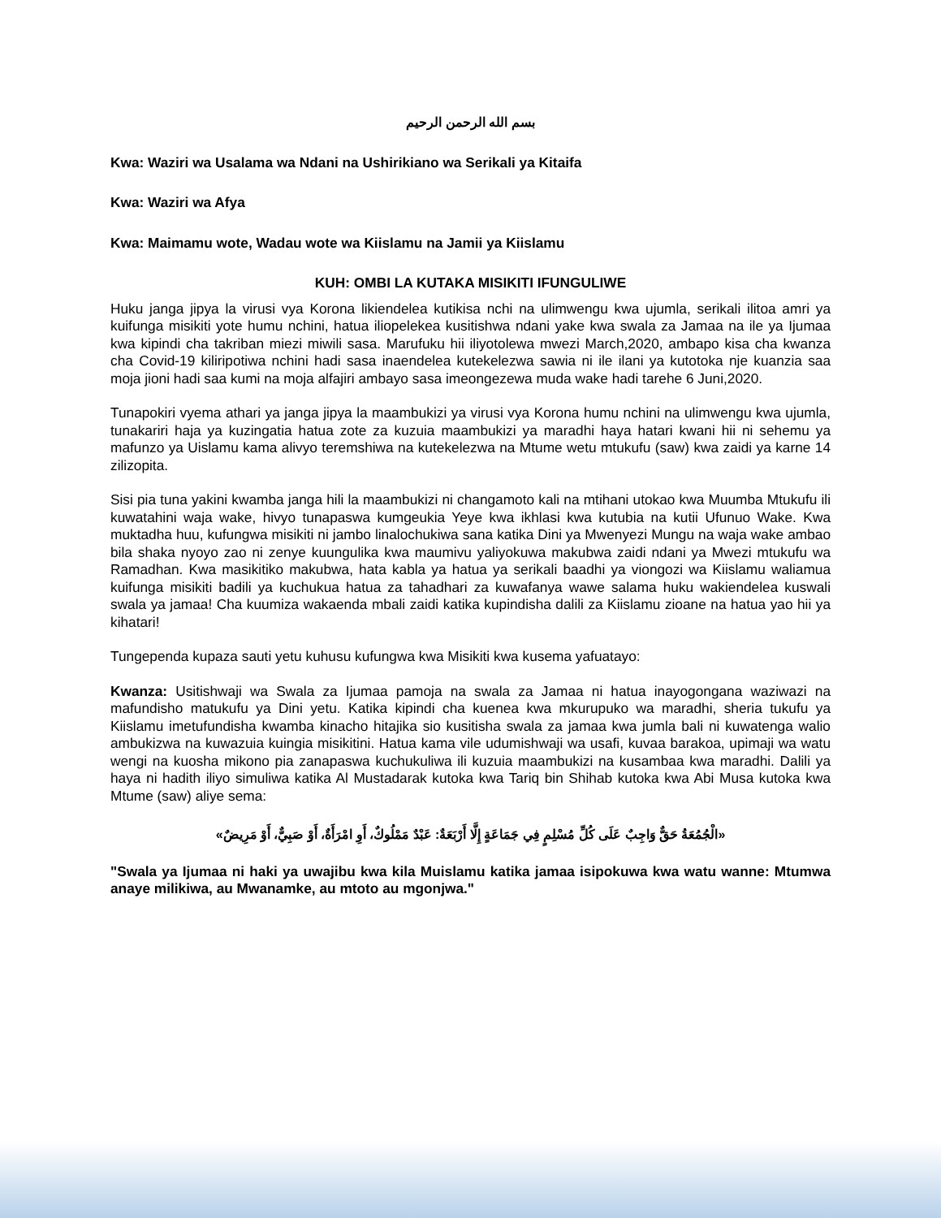بسم الله الرحمن الرحيم
Kwa: Waziri wa Usalama wa Ndani na Ushirikiano wa Serikali ya Kitaifa
Kwa: Waziri wa Afya
Kwa: Maimamu wote, Wadau wote wa Kiislamu na Jamii ya Kiislamu
KUH: OMBI LA KUTAKA MISIKITI IFUNGULIWE
Huku janga jipya la virusi vya Korona likiendelea kutikisa nchi na ulimwengu kwa ujumla, serikali ilitoa amri ya kuifunga misikiti yote humu nchini, hatua iliopelekea kusitishwa ndani yake kwa swala za Jamaa na ile ya Ijumaa kwa kipindi cha takriban miezi miwili sasa. Marufuku hii iliyotolewa mwezi March,2020, ambapo kisa cha kwanza cha Covid-19 kiliripotiwa nchini hadi sasa inaendelea kutekelezwa sawia ni ile ilani ya kutotoka nje kuanzia saa moja jioni hadi saa kumi na moja alfajiri ambayo sasa imeongezewa muda wake hadi tarehe 6 Juni,2020.
Tunapokiri vyema athari ya janga jipya la maambukizi ya virusi vya Korona humu nchini na ulimwengu kwa ujumla, tunakariri haja ya kuzingatia hatua zote za kuzuia maambukizi ya maradhi haya hatari kwani hii ni sehemu ya mafunzo ya Uislamu kama alivyo teremshiwa na kutekelezwa na Mtume wetu mtukufu (saw) kwa zaidi ya karne 14 zilizopita.
Sisi pia tuna yakini kwamba janga hili la maambukizi ni changamoto kali na mtihani utokao kwa Muumba Mtukufu ili kuwatahini waja wake, hivyo tunapaswa kumgeukia Yeye kwa ikhlasi kwa kutubia na kutii Ufunuo Wake. Kwa muktadha huu, kufungwa misikiti ni jambo linalochukiwa sana katika Dini ya Mwenyezi Mungu na waja wake ambao bila shaka nyoyo zao ni zenye kuungulika kwa maumivu yaliyokuwa makubwa zaidi ndani ya Mwezi mtukufu wa Ramadhan. Kwa masikitiko makubwa, hata kabla ya hatua ya serikali baadhi ya viongozi wa Kiislamu waliamua kuifunga misikiti badili ya kuchukua hatua za tahadhari za kuwafanya wawe salama huku wakiendelea kuswali swala ya jamaa! Cha kuumiza wakaenda mbali zaidi katika kupindisha dalili za Kiislamu zioane na hatua yao hii ya kihatari!
Tungependa kupaza sauti yetu kuhusu kufungwa kwa Misikiti kwa kusema yafuatayo:
Kwanza: Usitishwaji wa Swala za Ijumaa pamoja na swala za Jamaa ni hatua inayogongana waziwazi na mafundisho matukufu ya Dini yetu. Katika kipindi cha kuenea kwa mkurupuko wa maradhi, sheria tukufu ya Kiislamu imetufundisha kwamba kinacho hitajika sio kusitisha swala za jamaa kwa jumla bali ni kuwatenga walio ambukizwa na kuwazuia kuingia misikitini. Hatua kama vile udumishwaji wa usafi, kuvaa barakoa, upimaji wa watu wengi na kuosha mikono pia zanapaswa kuchukuliwa ili kuzuia maambukizi na kusambaa kwa maradhi. Dalili ya haya ni hadith iliyo simuliwa katika Al Mustadarak kutoka kwa Tariq bin Shihab kutoka kwa Abi Musa kutoka kwa Mtume (saw) aliye sema:
«الْجُمُعَةُ حَقٌّ وَاجِبٌ عَلَى كُلِّ مُسْلِمٍ فِي جَمَاعَةٍ إِلَّا أَرْبَعَةٌ: عَبْدٌ مَمْلُوكٌ، أَوِ امْرَأَةٌ، أَوْ صَبِيٌّ، أَوْ مَرِيضٌ»
"Swala ya Ijumaa ni haki ya uwajibu kwa kila Muislamu katika jamaa isipokuwa kwa watu wanne: Mtumwa anaye milikiwa, au Mwanamke, au mtoto au mgonjwa."